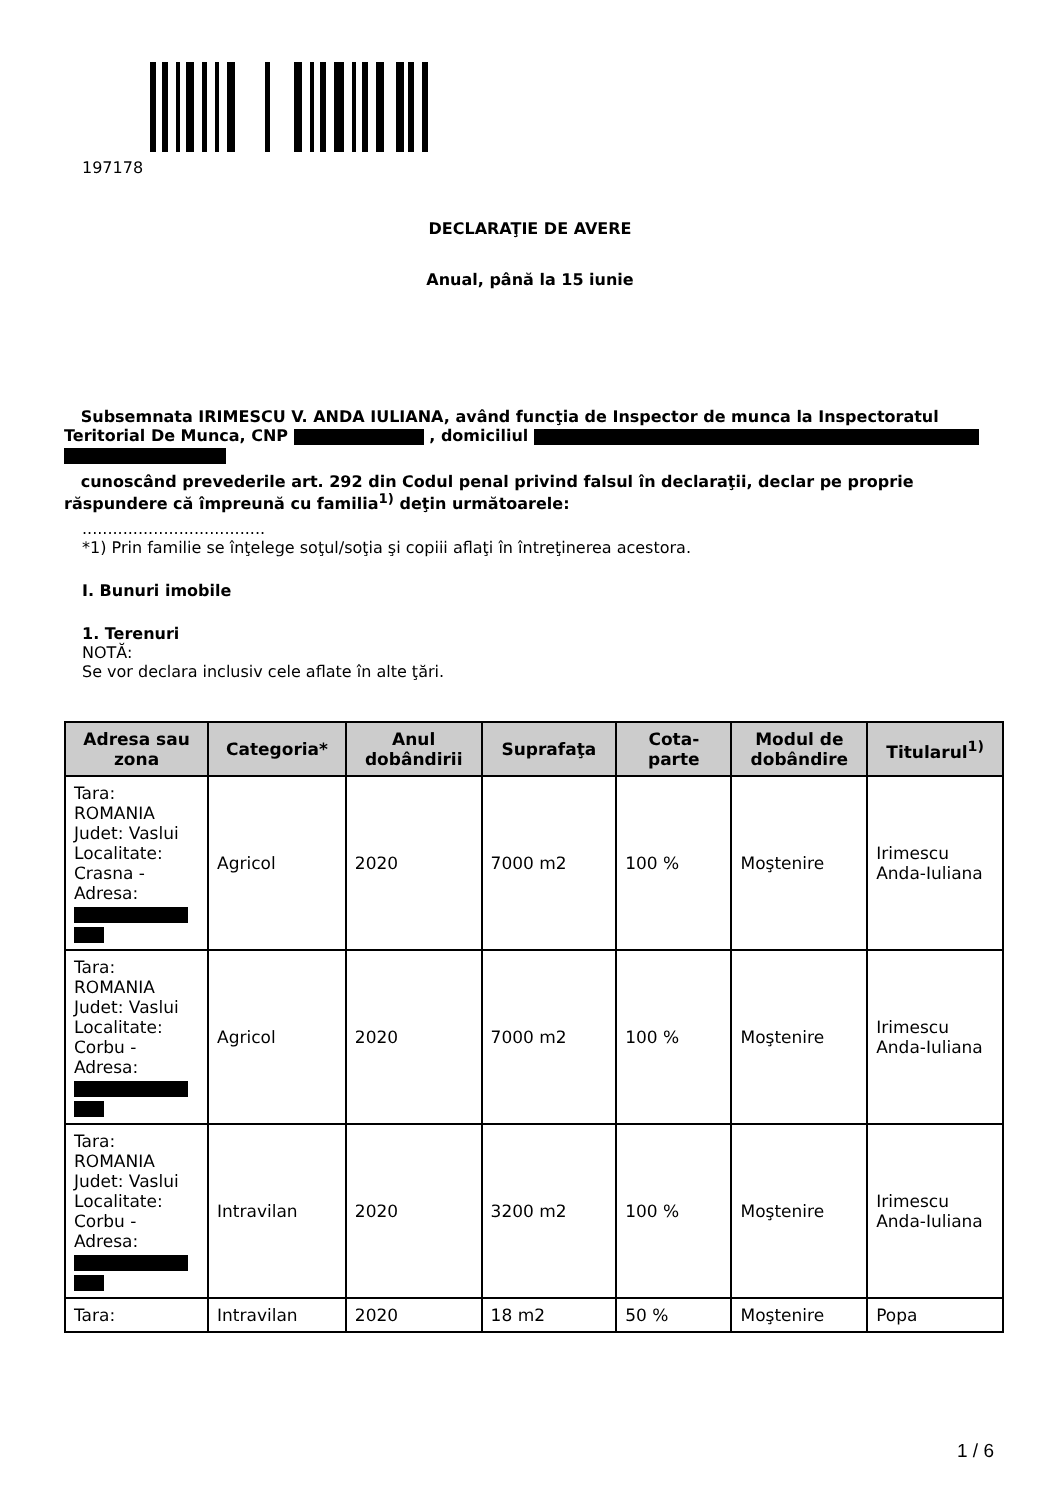197178
DECLARAŢIE DE AVERE
Anual, până la 15 iunie
Subsemnata IRIMESCU V. ANDA IULIANA, având funcţia de Inspector de munca la Inspectoratul Teritorial De Munca, CNP , domiciliul
cunoscând prevederile art. 292 din Codul penal privind falsul în declaraţii, declar pe proprie răspundere că împreună cu familia<sup>1)</sup> deţin următoarele:
....................................
*1) Prin familie se înţelege soţul/soţia şi copiii aflaţi în întreţinerea acestora.
I. Bunuri imobile
1. Terenuri
NOTĂ:
Se vor declara inclusiv cele aflate în alte ţări.
| Adresa sau zona | Categoria* | Anul dobândirii | Suprafaţa | Cota-parte | Modul de dobândire | Titularul<sup>1)</sup> |
| --- | --- | --- | --- | --- | --- | --- |
| Tara: ROMANIA Judet: Vaslui Localitate: Crasna - Adresa: | Agricol | 2020 | 7000 m2 | 100 % | Moştenire | Irimescu Anda-Iuliana |
| Tara: ROMANIA Judet: Vaslui Localitate: Corbu - Adresa: | Agricol | 2020 | 7000 m2 | 100 % | Moştenire | Irimescu Anda-Iuliana |
| Tara: ROMANIA Judet: Vaslui Localitate: Corbu - Adresa: | Intravilan | 2020 | 3200 m2 | 100 % | Moştenire | Irimescu Anda-Iuliana |
| Tara: | Intravilan | 2020 | 18 m2 | 50 % | Moştenire | Popa |
1 / 6